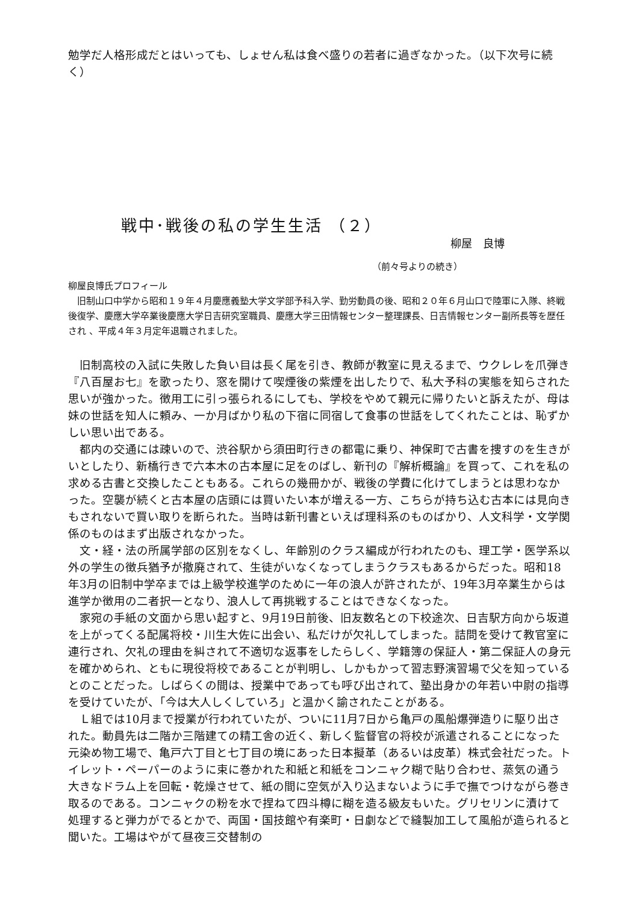勉学だ人格形成だとはいっても、しょせん私は食べ盛りの若者に過ぎなかった。（以下次号に続く）
戦中･戦後の私の学生生活 （２）
柳屋　良博
（前々号よりの続き）
柳屋良博氏プロフィール
　旧制山口中学から昭和１９年４月慶應義塾大学文学部予科入学、勤労動員の後、昭和２０年６月山口で陸軍に入隊、終戦後復学、慶應大学卒業後慶應大学日吉研究室職員、慶應大学三田情報センター整理課長、日吉情報センター副所長等を歴任され 、平成４年３月定年退職されました。
　旧制高校の入試に失敗した負い目は長く尾を引き、教師が教室に見えるまで、ウクレレを爪弾き『八百屋お七』を歌ったり、窓を開けて喫煙後の紫煙を出したりで、私大予科の実態を知らされた思いが強かった。徴用工に引っ張られるにしても、学校をやめて親元に帰りたいと訴えたが、母は妹の世話を知人に頼み、一か月ばかり私の下宿に同宿して食事の世話をしてくれたことは、恥ずかしい思い出である。
　都内の交通には疎いので、渋谷駅から須田町行きの都電に乗り、神保町で古書を捜すのを生きがいとしたり、新橋行きで六本木の古本屋に足をのばし、新刊の『解析概論』を買って、これを私の求める古書と交換したこともある。これらの幾冊かが、戦後の学費に化けてしまうとは思わなかった。空襲が続くと古本屋の店頭には買いたい本が増える一方、こちらが持ち込む古本には見向きもされないで買い取りを断られた。当時は新刊書といえば理科系のものばかり、人文科学・文学関係のものはまず出版されなかった。
　文・経・法の所属学部の区別をなくし、年齢別のクラス編成が行われたのも、理工学・医学系以外の学生の徴兵猶予が撤廃されて、生徒がいなくなってしまうクラスもあるからだった。昭和18年3月の旧制中学卒までは上級学校進学のために一年の浪人が許されたが、19年3月卒業生からは進学か徴用の二者択一となり、浪人して再挑戦することはできなくなった。
　家宛の手紙の文面から思い起すと、9月19日前後、旧友数名との下校途次、日吉駅方向から坂道を上がってくる配属将校・川生大佐に出会い、私だけが欠礼してしまった。詰問を受けて教官室に連行され、欠礼の理由を糾されて不適切な返事をしたらしく、学籍簿の保証人・第二保証人の身元を確かめられ、ともに現役将校であることが判明し、しかもかって習志野演習場で父を知っているとのことだった。しばらくの間は、授業中であっても呼び出されて、塾出身かの年若い中尉の指導を受けていたが、「今は大人しくしていろ」と温かく諭されたことがある。
　Ｌ組では10月まで授業が行われていたが、ついに11月7日から亀戸の風船爆弾造りに駆り出された。動員先は二階か三階建ての精工舎の近く、新しく監督官の将校が派遣されることになった元染め物工場で、亀戸六丁目と七丁目の境にあった日本擬革（あるいは皮革）株式会社だった。トイレット・ペーパーのように束に巻かれた和紙と和紙をコンニャク糊で貼り合わせ、蒸気の通う大きなドラム上を回転・乾燥させて、紙の間に空気が入り込まないように手で撫でつけながら巻き取るのである。コンニャクの粉を水で捏ねて四斗樽に糊を造る級友もいた。グリセリンに漬けて処理すると弾力がでるとかで、両国・国技館や有楽町・日劇などで縫製加工して風船が造られると聞いた。工場はやがて昼夜三交替制の